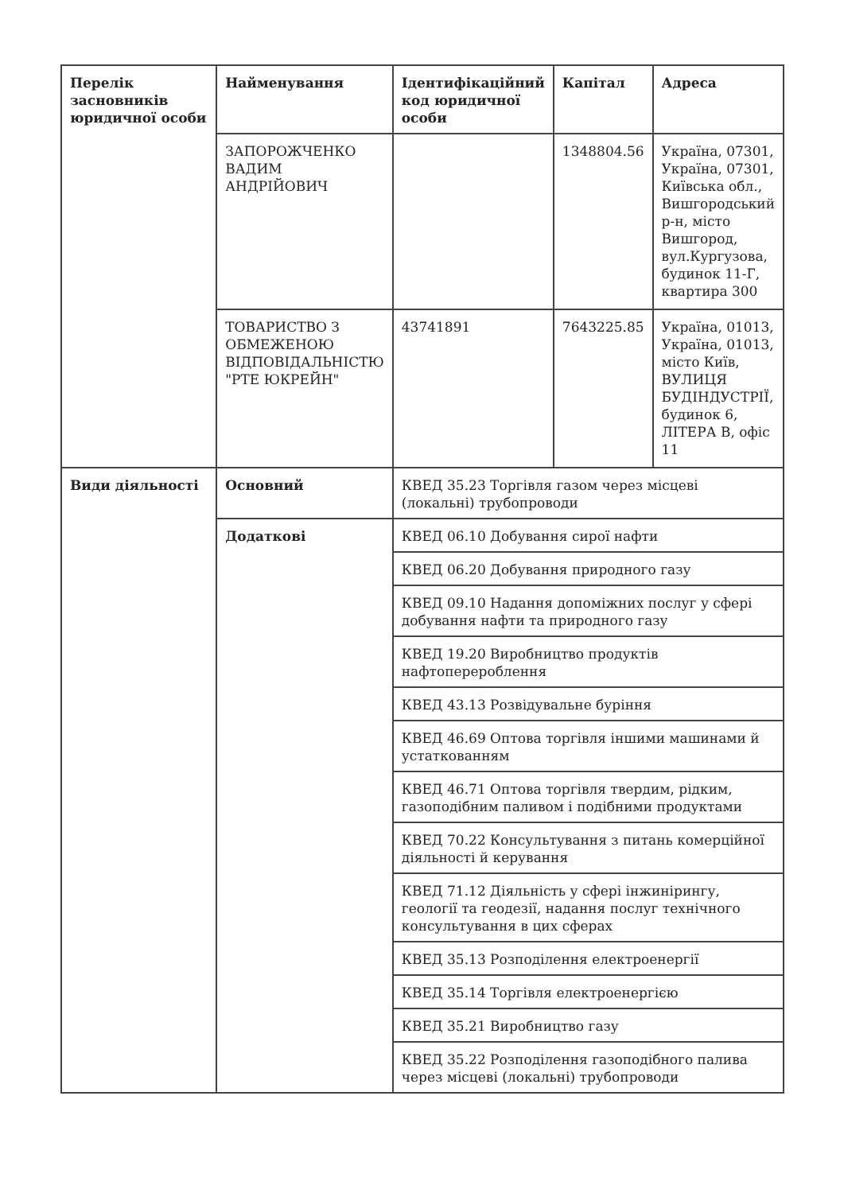| Перелік засновників юридичної особи | Найменування | Ідентифікаційний код юридичної особи | Капітал | Адреса |
| --- | --- | --- | --- | --- |
| | ЗАПОРОЖЧЕНКО ВАДИМ АНДРІЙОВИЧ | | 1348804.56 | Україна, 07301, Україна, 07301, Київська обл., Вишгородський р-н, місто Вишгород, вул.Кургузова, будинок 11-Г, квартира 300 |
| | ТОВАРИСТВО З ОБМЕЖЕНОЮ ВІДПОВІДАЛЬНІСТЮ "РТЕ ЮКРЕЙН" | 43741891 | 7643225.85 | Україна, 01013, Україна, 01013, місто Київ, ВУЛИЦЯ БУДІНДУСТРІЇ, будинок 6, ЛІТЕРА В, офіс 11 |
| Види діяльності | Основний | КВЕД 35.23 Торгівля газом через місцеві (локальні) трубопроводи | | |
| | Додаткові | КВЕД 06.10 Добування сирої нафти | | |
| | | КВЕД 06.20 Добування природного газу | | |
| | | КВЕД 09.10 Надання допоміжних послуг у сфері добування нафти та природного газу | | |
| | | КВЕД 19.20 Виробництво продуктів нафтоперероблення | | |
| | | КВЕД 43.13 Розвідувальне буріння | | |
| | | КВЕД 46.69 Оптова торгівля іншими машинами й устаткованням | | |
| | | КВЕД 46.71 Оптова торгівля твердим, рідким, газоподібним паливом і подібними продуктами | | |
| | | КВЕД 70.22 Консультування з питань комерційної діяльності й керування | | |
| | | КВЕД 71.12 Діяльність у сфері інжинірингу, геології та геодезії, надання послуг технічного консультування в цих сферах | | |
| | | КВЕД 35.13 Розподілення електроенергії | | |
| | | КВЕД 35.14 Торгівля електроенергією | | |
| | | КВЕД 35.21 Виробництво газу | | |
| | | КВЕД 35.22 Розподілення газоподібного палива через місцеві (локальні) трубопроводи | | |